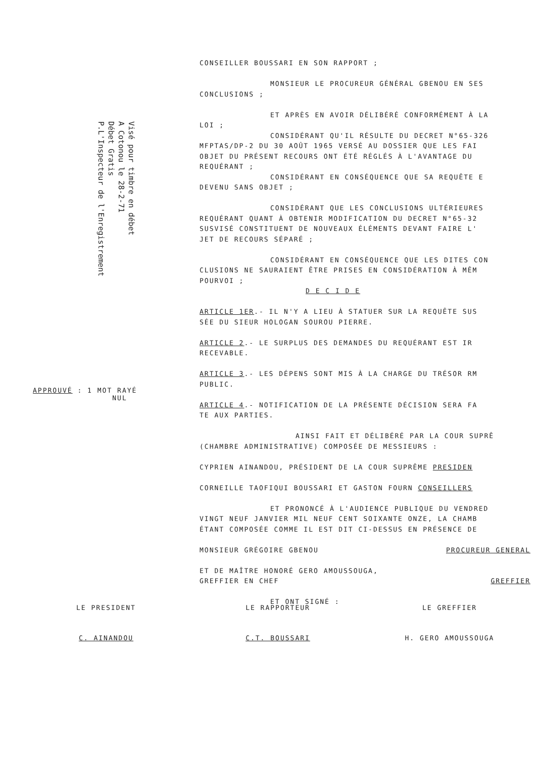Visé pour timbre en débet
A Cotonou le 28-2-71
Débet Gratis
P.L'Inspecteur de l'Enregistrement
APPROUVÉ : 1 MOT RAYÉ
NUL
CONSEILLER BOUSSARI EN SON RAPPORT ;
MONSIEUR LE PROCUREUR GÉNÉRAL GBENOU EN SES
CONCLUSIONS ;
ET APRÈS EN AVOIR DÉLIBÉRÉ CONFORMÉMENT À LA
LOI ;
CONSIDÉRANT QU'IL RÉSULTE DU DECRET N°65-326
MFPTAS/DP-2 DU 30 AOÛT 1965 VERSÉ AU DOSSIER QUE LES FAI
OBJET DU PRÉSENT RECOURS ONT ÉTÉ RÉGLÉS À L'AVANTAGE DU
REQUÉRANT ;
CONSIDÉRANT EN CONSÉQUENCE QUE SA REQUÊTE E
DEVENU SANS OBJET ;
CONSIDÉRANT QUE LES CONCLUSIONS ULTÉRIEURES
REQUÉRANT QUANT À OBTENIR MODIFICATION DU DECRET N°65-32
SUSVISÉ CONSTITUENT DE NOUVEAUX ÉLÉMENTS DEVANT FAIRE L'
JET DE RECOURS SÉPARÉ ;
CONSIDÉRANT EN CONSÉQUENCE QUE LES DITES CON
CLUSIONS NE SAURAIENT ÊTRE PRISES EN CONSIDÉRATION À MÊM
POURVOI ;
D E C I D E
ARTICLE 1ER.- IL N'Y A LIEU À STATUER SUR LA REQUÊTE SUS
SÉE DU SIEUR HOLOGAN SOUROU PIERRE.
ARTICLE 2.- LE SURPLUS DES DEMANDES DU REQUÉRANT EST IR
RECEVABLE.
ARTICLE 3.- LES DÉPENS SONT MIS À LA CHARGE DU TRÉSOR RM
PUBLIC.
ARTICLE 4.- NOTIFICATION DE LA PRÉSENTE DÉCISION SERA FA
TE AUX PARTIES.
AINSI FAIT ET DÉLIBÉRÉ PAR LA COUR SUPRÊ
(CHAMBRE ADMINISTRATIVE) COMPOSÉE DE MESSIEURS :
CYPRIEN AINANDOU, PRÉSIDENT DE LA COUR SUPRÊME PRESIDEN
CORNEILLE TAOFIQUI BOUSSARI ET GASTON FOURN CONSEILLERS
ET PRONONCÉ À L'AUDIENCE PUBLIQUE DU VENDRED
VINGT NEUF JANVIER MIL NEUF CENT SOIXANTE ONZE, LA CHAMB
ÉTANT COMPOSÉE COMME IL EST DIT CI-DESSUS EN PRÉSENCE DE
MONSIEUR GRÉGOIRE GBENOU PROCUREUR GENERAL
ET DE MAÎTRE HONORÉ GERO AMOUSSOUGA,
GREFFIER EN CHEF GREFFIER
ET ONT SIGNÉ :
LE PRESIDENT
C. AINANDOU
LE RAPPORTEUR
C.T. BOUSSARI
LE GREFFIER
H. GERO AMOUSSOUGA